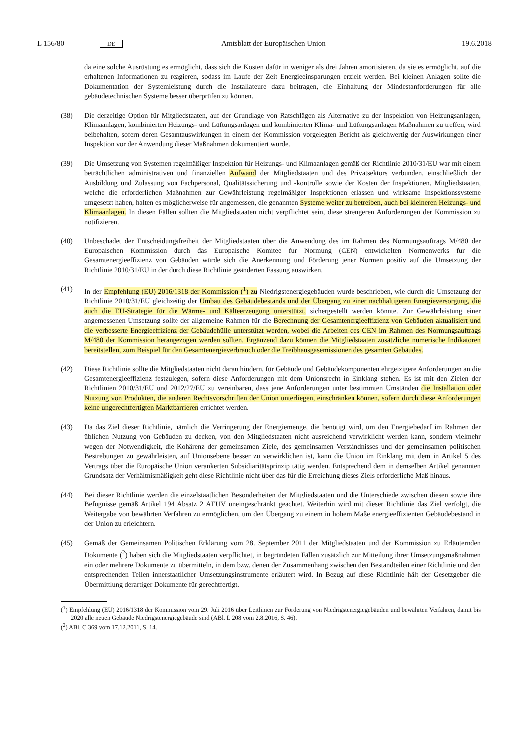L 156/80 DE Amtsblatt der Europäischen Union 19.6.2018
da eine solche Ausrüstung es ermöglicht, dass sich die Kosten dafür in weniger als drei Jahren amortisieren, da sie es ermöglicht, auf die erhaltenen Informationen zu reagieren, sodass im Laufe der Zeit Energieeinsparungen erzielt werden. Bei kleinen Anlagen sollte die Dokumentation der Systemleistung durch die Installateure dazu beitragen, die Einhaltung der Mindestanforderungen für alle gebäudetechnischen Systeme besser überprüfen zu können.
(38) Die derzeitige Option für Mitgliedstaaten, auf der Grundlage von Ratschlägen als Alternative zu der Inspektion von Heizungsanlagen, Klimaanlagen, kombinierten Heizungs- und Lüftungsanlagen und kombinierten Klima- und Lüftungsanlagen Maßnahmen zu treffen, wird beibehalten, sofern deren Gesamtauswirkungen in einem der Kommission vorgelegten Bericht als gleichwertig der Auswirkungen einer Inspektion vor der Anwendung dieser Maßnahmen dokumentiert wurde.
(39) Die Umsetzung von Systemen regelmäßiger Inspektion für Heizungs- und Klimaanlagen gemäß der Richtlinie 2010/31/EU war mit einem beträchtlichen administrativen und finanziellen Aufwand der Mitgliedstaaten und des Privatsektors verbunden, einschließlich der Ausbildung und Zulassung von Fachpersonal, Qualitätssicherung und -kontrolle sowie der Kosten der Inspektionen. Mitgliedstaaten, welche die erforderlichen Maßnahmen zur Gewährleistung regelmäßiger Inspektionen erlassen und wirksame Inspektionssysteme umgesetzt haben, halten es möglicherweise für angemessen, die genannten Systeme weiter zu betreiben, auch bei kleineren Heizungs- und Klimaanlagen. In diesen Fällen sollten die Mitgliedstaaten nicht verpflichtet sein, diese strengeren Anforderungen der Kommission zu notifizieren.
(40) Unbeschadet der Entscheidungsfreiheit der Mitgliedstaaten über die Anwendung des im Rahmen des Normungsauftrags M/480 der Europäischen Kommission durch das Europäische Komitee für Normung (CEN) entwickelten Normenwerks für die Gesamtenergieeffizienz von Gebäuden würde sich die Anerkennung und Förderung jener Normen positiv auf die Umsetzung der Richtlinie 2010/31/EU in der durch diese Richtlinie geänderten Fassung auswirken.
(41) In der Empfehlung (EU) 2016/1318 der Kommission (<sup>1</sup>) zu Niedrigstenergiegebäuden wurde beschrieben, wie durch die Umsetzung der Richtlinie 2010/31/EU gleichzeitig der Umbau des Gebäudebestands und der Übergang zu einer nachhaltigeren Energieversorgung, die auch die EU-Strategie für die Wärme- und Kälteerzeugung unterstützt, sichergestellt werden könnte. Zur Gewährleistung einer angemessenen Umsetzung sollte der allgemeine Rahmen für die Berechnung der Gesamtenergieeffizienz von Gebäuden aktualisiert und die verbesserte Energieeffizienz der Gebäudehülle unterstützt werden, wobei die Arbeiten des CEN im Rahmen des Normungsauftrags M/480 der Kommission herangezogen werden sollten. Ergänzend dazu können die Mitgliedstaaten zusätzliche numerische Indikatoren bereitstellen, zum Beispiel für den Gesamtenergieverbrauch oder die Treibhausgasemissionen des gesamten Gebäudes.
(42) Diese Richtlinie sollte die Mitgliedstaaten nicht daran hindern, für Gebäude und Gebäudekomponenten ehrgeizigere Anforderungen an die Gesamtenergieeffizienz festzulegen, sofern diese Anforderungen mit dem Unionsrecht in Einklang stehen. Es ist mit den Zielen der Richtlinien 2010/31/EU und 2012/27/EU zu vereinbaren, dass jene Anforderungen unter bestimmten Umständen die Installation oder Nutzung von Produkten, die anderen Rechtsvorschriften der Union unterliegen, einschränken können, sofern durch diese Anforderungen keine ungerechtfertigten Marktbarrieren errichtet werden.
(43) Da das Ziel dieser Richtlinie, nämlich die Verringerung der Energiemenge, die benötigt wird, um den Energiebedarf im Rahmen der üblichen Nutzung von Gebäuden zu decken, von den Mitgliedstaaten nicht ausreichend verwirklicht werden kann, sondern vielmehr wegen der Notwendigkeit, die Kohärenz der gemeinsamen Ziele, des gemeinsamen Verständnisses und der gemeinsamen politischen Bestrebungen zu gewährleisten, auf Unionsebene besser zu verwirklichen ist, kann die Union im Einklang mit dem in Artikel 5 des Vertrags über die Europäische Union verankerten Subsidiaritätsprinzip tätig werden. Entsprechend dem in demselben Artikel genannten Grundsatz der Verhältnismäßigkeit geht diese Richtlinie nicht über das für die Erreichung dieses Ziels erforderliche Maß hinaus.
(44) Bei dieser Richtlinie werden die einzelstaatlichen Besonderheiten der Mitgliedstaaten und die Unterschiede zwischen diesen sowie ihre Befugnisse gemäß Artikel 194 Absatz 2 AEUV uneingeschränkt geachtet. Weiterhin wird mit dieser Richtlinie das Ziel verfolgt, die Weitergabe von bewährten Verfahren zu ermöglichen, um den Übergang zu einem in hohem Maße energieeffizienten Gebäudebestand in der Union zu erleichtern.
(45) Gemäß der Gemeinsamen Politischen Erklärung vom 28. September 2011 der Mitgliedstaaten und der Kommission zu Erläuternden Dokumente (<sup>2</sup>) haben sich die Mitgliedstaaten verpflichtet, in begründeten Fällen zusätzlich zur Mitteilung ihrer Umsetzungsmaßnahmen ein oder mehrere Dokumente zu übermitteln, in dem bzw. denen der Zusammenhang zwischen den Bestandteilen einer Richtlinie und den entsprechenden Teilen innerstaatlicher Umsetzungsinstrumente erläutert wird. In Bezug auf diese Richtlinie hält der Gesetzgeber die Übermittlung derartiger Dokumente für gerechtfertigt.
(<sup>1</sup>) Empfehlung (EU) 2016/1318 der Kommission vom 29. Juli 2016 über Leitlinien zur Förderung von Niedrigstenergiegebäuden und bewährten Verfahren, damit bis 2020 alle neuen Gebäude Niedrigstenergiegebäude sind (ABl. L 208 vom 2.8.2016, S. 46).
(<sup>2</sup>) ABl. C 369 vom 17.12.2011, S. 14.